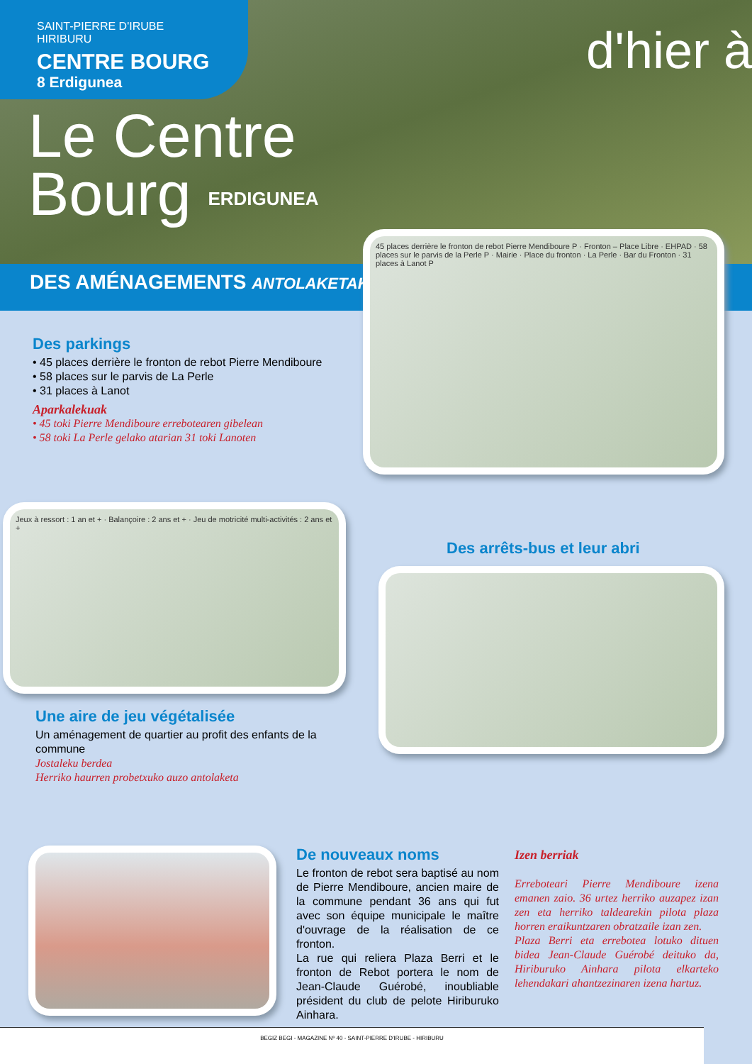SAINT-PIERRE D'IRUBE
HIRIBURU
CENTRE BOURG
8 Erdigunea
Le Centre
Bourg ERDIGUNEA
d'hier à
DES AMÉNAGEMENTS ANTOLAKETAK
Des parkings
• 45 places derrière le fronton de rebot Pierre Mendiboure
• 58 places sur le parvis de La Perle
• 31 places à Lanot
Aparkalekuak
• 45 toki Pierre Mendiboure errebotearen gibelean
• 58 toki La Perle gelako atarian 31 toki Lanoten
45 places derrière le fronton de rebot Pierre Mendiboure P · Fronton – Place Libre · EHPAD · 58 places sur le parvis de la Perle P · Mairie · Place du fronton · La Perle · Bar du Fronton · 31 places à Lanot P
Jeux à ressort : 1 an et + · Balançoire : 2 ans et + · Jeu de motricité multi-activités : 2 ans et +
Des arrêts-bus et leur abri
Une aire de jeu végétalisée
Un aménagement de quartier au profit des enfants de la commune
Jostaleku berdea
Herriko haurren probetxuko auzo antolaketa
De nouveaux noms
Le fronton de rebot sera baptisé au nom de Pierre Mendiboure, ancien maire de la commune pendant 36 ans qui fut avec son équipe municipale le maître d'ouvrage de la réalisation de ce fronton.
La rue qui reliera Plaza Berri et le fronton de Rebot portera le nom de Jean-Claude Guérobé, inoubliable président du club de pelote Hiriburuko Ainhara.
Izen berriak
Errebote­ari Pierre Mendiboure izena emanen zaio. 36 urtez herriko auzapez izan zen eta herriko taldearekin pilota plaza horren eraikuntzaren obratzaile izan zen.
Plaza Berri eta errebotea lotuko dituen bidea Jean-Claude Guérobé deituko da, Hiriburuko Ainhara pilota elkarteko lehendakari ahantzezinaren izena hartuz.
BEGIZ BEGI - MAGAZINE Nº 40 - SAINT-PIERRE D'IRUBE - HIRIBURU